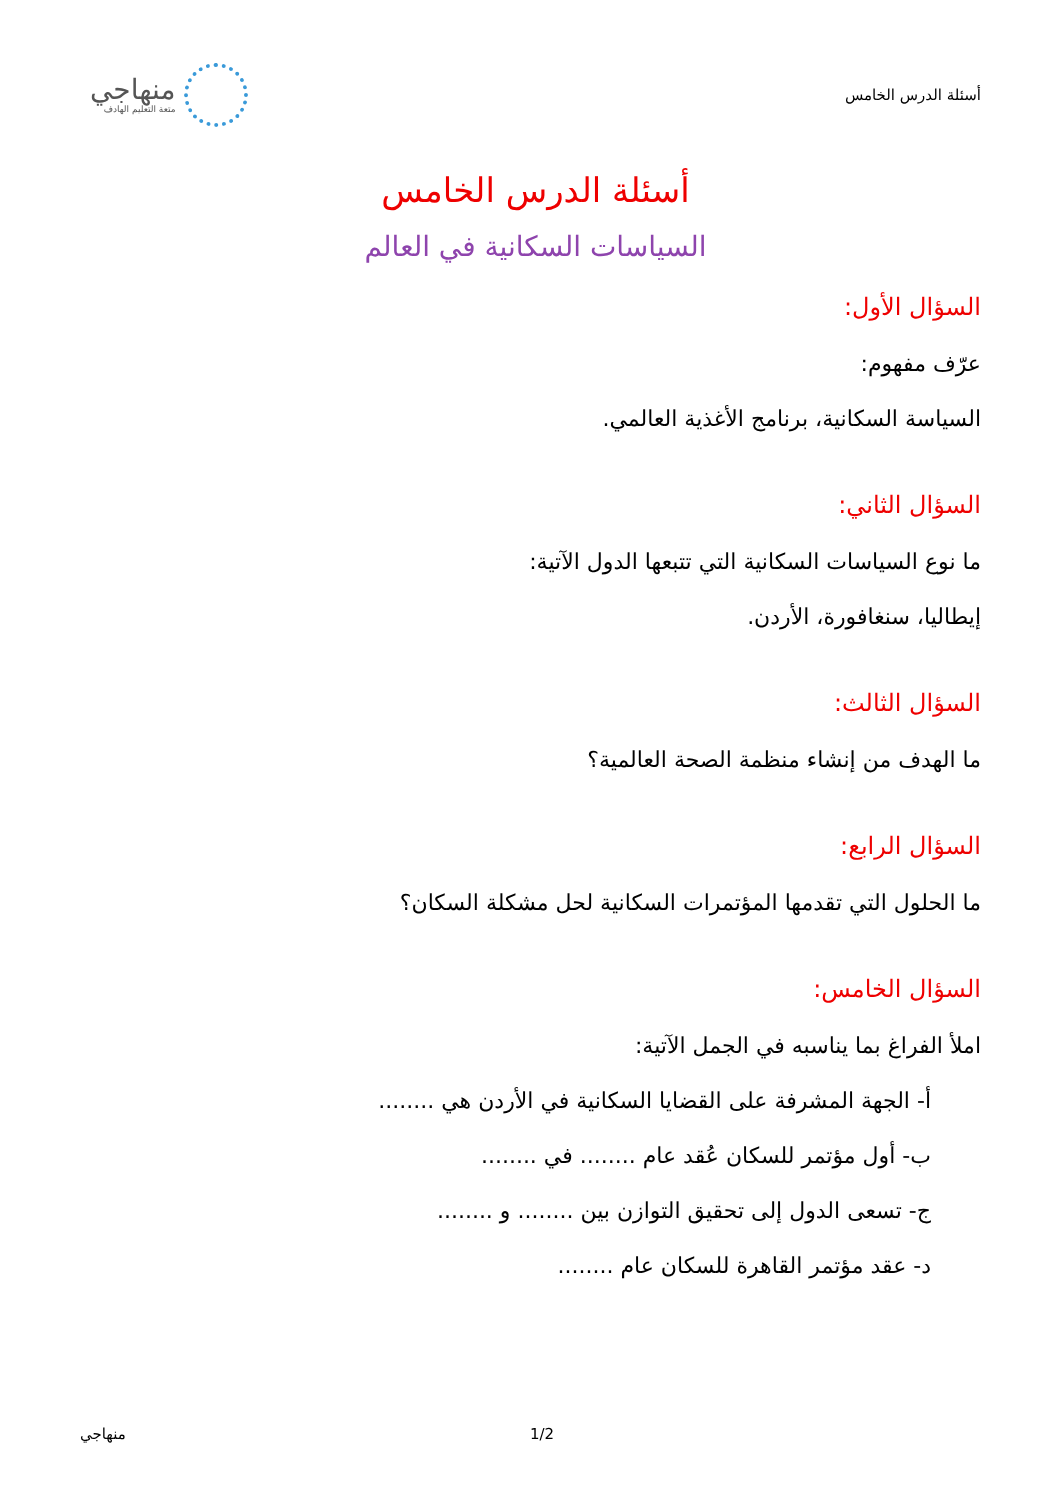أسئلة الدرس الخامس
منهاجي
متعة التعليم الهادف
أسئلة الدرس الخامس
السياسات السكانية في العالم
السؤال الأول:
عرّف مفهوم:
السياسة السكانية، برنامج الأغذية العالمي.
السؤال الثاني:
ما نوع السياسات السكانية التي تتبعها الدول الآتية:
إيطاليا، سنغافورة، الأردن.
السؤال الثالث:
ما الهدف من إنشاء منظمة الصحة العالمية؟
السؤال الرابع:
ما الحلول التي تقدمها المؤتمرات السكانية لحل مشكلة السكان؟
السؤال الخامس:
املأ الفراغ بما يناسبه في الجمل الآتية:
أ- الجهة المشرفة على القضايا السكانية في الأردن هي ........
ب- أول مؤتمر للسكان عُقد عام ........ في ........
ج- تسعى الدول إلى تحقيق التوازن بين ........ و ........
د- عقد مؤتمر القاهرة للسكان عام ........
منهاجي 1/2